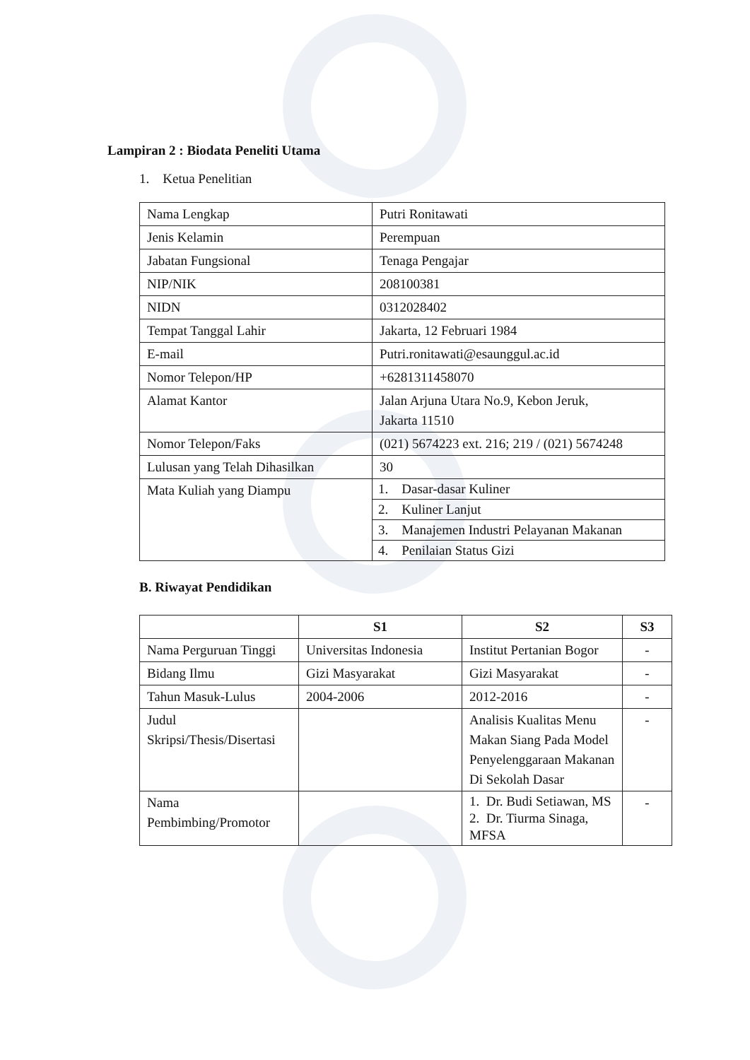Lampiran 2 : Biodata Peneliti Utama
1. Ketua Penelitian
| Nama Lengkap | Putri Ronitawati |
| Jenis Kelamin | Perempuan |
| Jabatan Fungsional | Tenaga Pengajar |
| NIP/NIK | 208100381 |
| NIDN | 0312028402 |
| Tempat Tanggal Lahir | Jakarta, 12 Februari 1984 |
| E-mail | Putri.ronitawati@esaunggul.ac.id |
| Nomor Telepon/HP | +6281311458070 |
| Alamat Kantor | Jalan Arjuna Utara No.9, Kebon Jeruk, Jakarta 11510 |
| Nomor Telepon/Faks | (021) 5674223 ext. 216; 219 / (021) 5674248 |
| Lulusan yang Telah Dihasilkan | 30 |
| Mata Kuliah yang Diampu | / 1. Dasar-dasar Kuliner / / 2. Kuliner Lanjut / / 3. Manajemen Industri Pelayanan Makanan / / 4. Penilaian Status Gizi / |
B. Riwayat Pendidikan
| | S1 | S2 | S3 |
| --- | --- | --- | --- |
| Nama Perguruan Tinggi | Universitas Indonesia | Institut Pertanian Bogor | - |
| Bidang Ilmu | Gizi Masyarakat | Gizi Masyarakat | - |
| Tahun Masuk-Lulus | 2004-2006 | 2012-2016 | - |
| Judul Skripsi/Thesis/Disertasi | | Analisis Kualitas Menu Makan Siang Pada Model Penyelenggaraan Makanan Di Sekolah Dasar | - |
| Nama Pembimbing/Promotor | | 1. Dr. Budi Setiawan, MS 2. Dr. Tiurma Sinaga, MFSA | - |